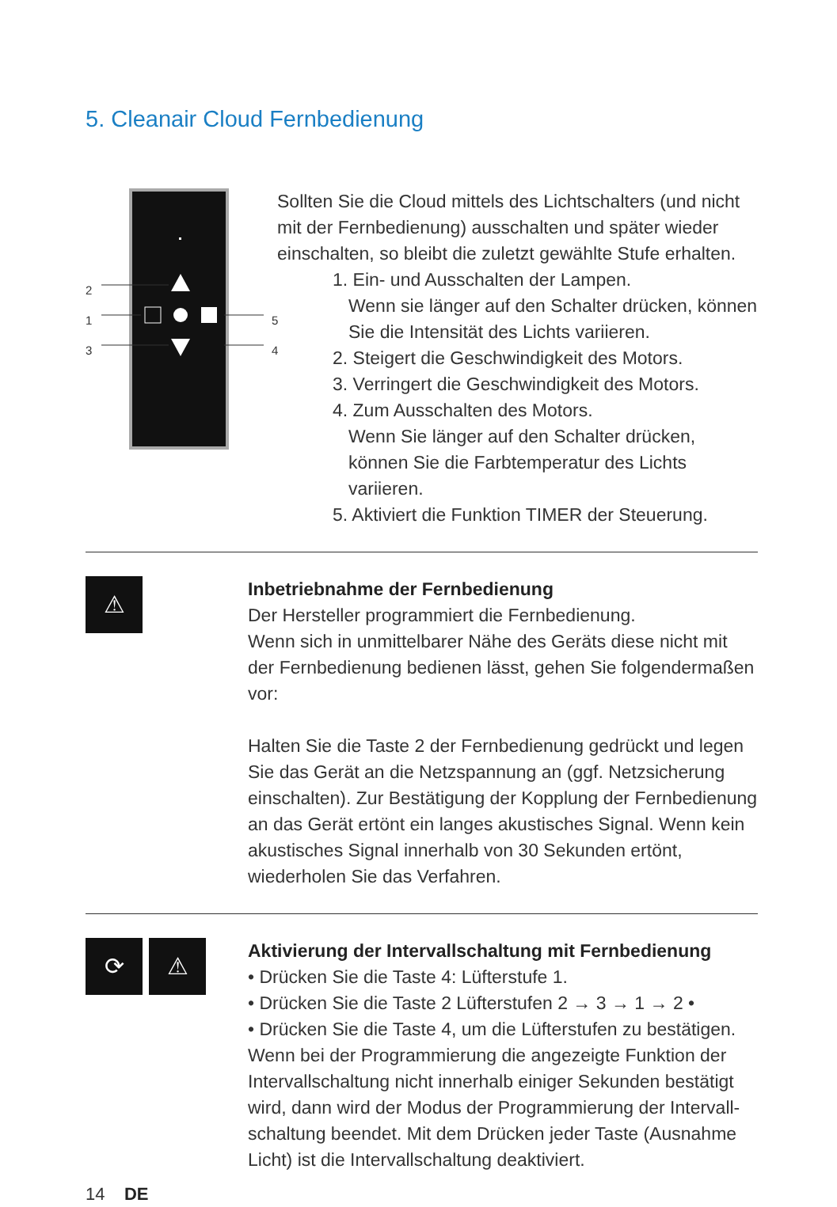5. Cleanair Cloud Fernbedienung
2
1
3
5
4
Sollten Sie die Cloud mittels des Lichtschalters (und nicht mit der Fernbedienung) ausschalten und später wieder einschalten, so bleibt die zuletzt gewählte Stufe erhalten.
1. Ein- und Ausschalten der Lampen.
Wenn sie länger auf den Schalter drücken, können Sie die Intensität des Lichts variieren.
2. Steigert die Geschwindigkeit des Motors.
3. Verringert die Geschwindigkeit des Motors.
4. Zum Ausschalten des Motors.
Wenn Sie länger auf den Schalter drücken, können Sie die Farbtemperatur des Lichts variieren.
5. Aktiviert die Funktion TIMER der Steuerung.
⚠
Inbetriebnahme der Fernbedienung
Der Hersteller programmiert die Fernbedienung.
Wenn sich in unmittelbarer Nähe des Geräts diese nicht mit der Fernbedienung bedienen lässt, gehen Sie folgendermaßen vor:
Halten Sie die Taste 2 der Fernbedienung gedrückt und legen Sie das Gerät an die Netzspannung an (ggf. Netzsicherung einschalten). Zur Bestätigung der Kopplung der Fernbedienung an das Gerät ertönt ein langes akustisches Signal. Wenn kein akustisches Signal innerhalb von 30 Sekunden ertönt, wiederholen Sie das Verfahren.
⟳ ⚠
Aktivierung der Intervallschaltung mit Fernbedienung
• Drücken Sie die Taste 4: Lüfterstufe 1.
• Drücken Sie die Taste 2 Lüfterstufen 2 → 3 → 1 → 2 •
• Drücken Sie die Taste 4, um die Lüfterstufen zu bestätigen.
Wenn bei der Programmierung die angezeigte Funktion der Intervallschaltung nicht innerhalb einiger Sekunden bestätigt wird, dann wird der Modus der Programmierung der Intervall-schaltung beendet. Mit dem Drücken jeder Taste (Ausnahme Licht) ist die Intervallschaltung deaktiviert.
14 DE